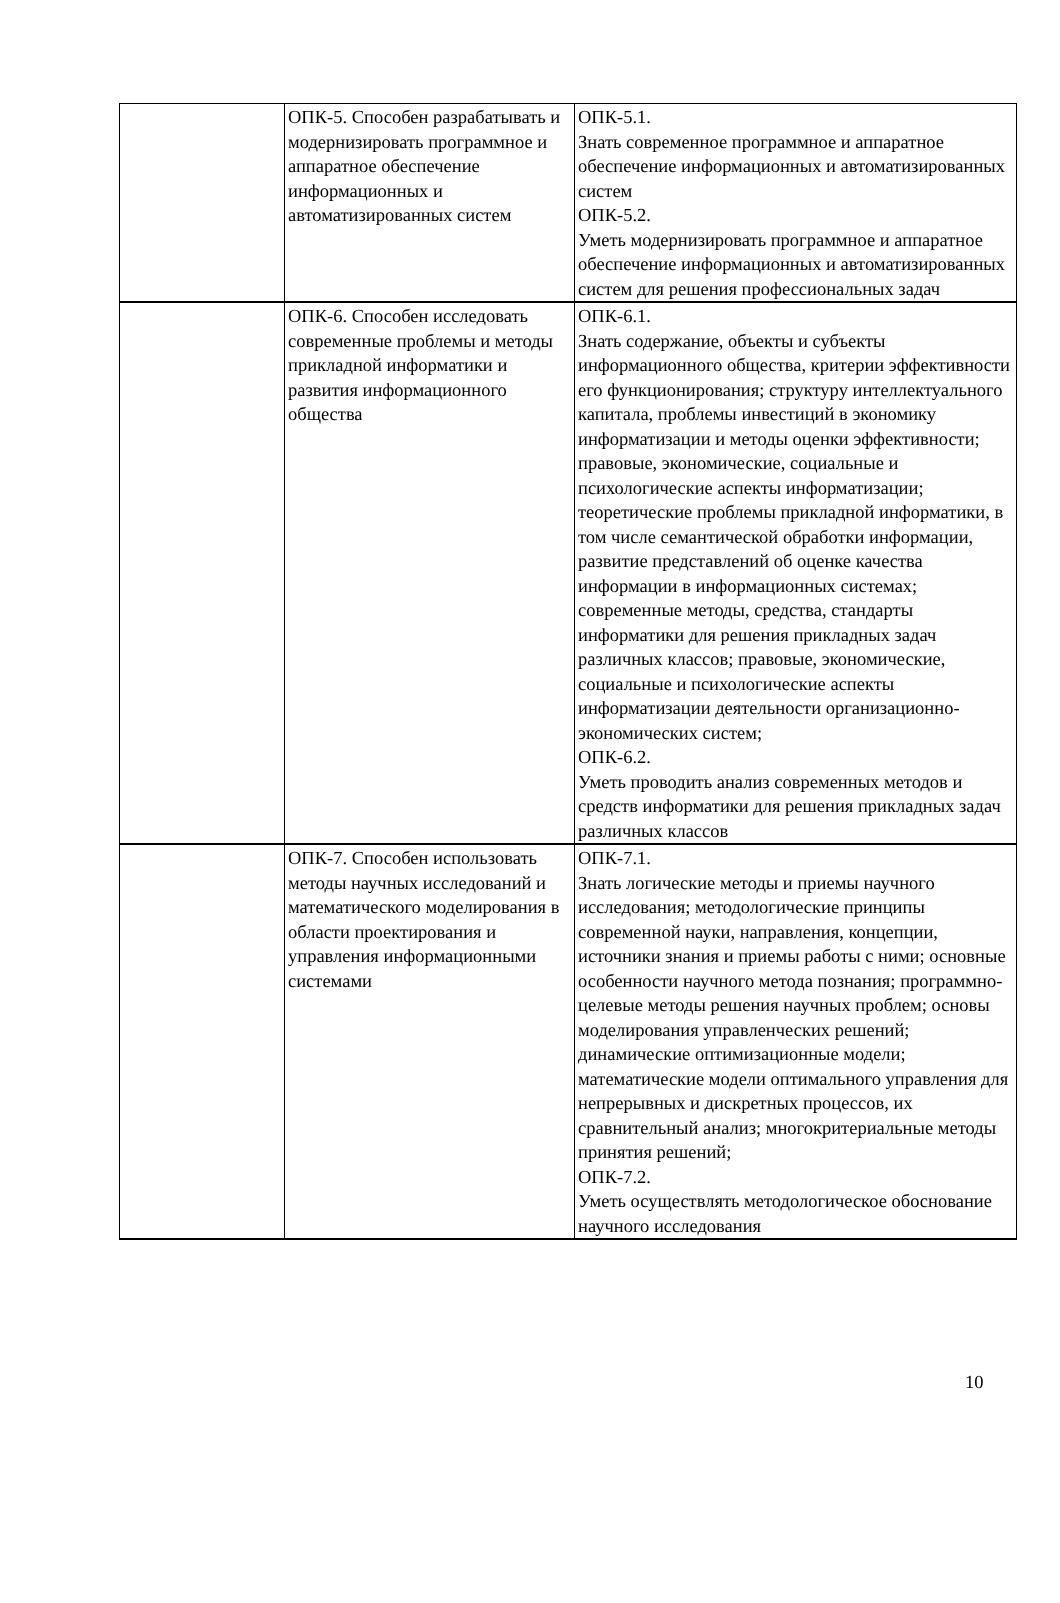| | ОПК-5. Способен разрабатывать и модернизировать программное и аппаратное обеспечение информационных и автоматизированных систем | ОПК-5.1. Знать современное программное и аппаратное обеспечение информационных и автоматизированных систем ОПК-5.2. Уметь модернизировать программное и аппаратное обеспечение информационных и автоматизированных систем для решения профессиональных задач |
| | ОПК-6. Способен исследовать современные проблемы и методы прикладной информатики и развития информационного общества | ОПК-6.1. Знать содержание, объекты и субъекты информационного общества, критерии эффективности его функционирования; структуру интеллектуального капитала, проблемы инвестиций в экономику информатизации и методы оценки эффективности; правовые, экономические, социальные и психологические аспекты информатизации; теоретические проблемы прикладной информатики, в том числе семантической обработки информации, развитие представлений об оценке качества информации в информационных системах; современные методы, средства, стандарты информатики для решения прикладных задач различных классов; правовые, экономические, социальные и психологические аспекты информатизации деятельности организационно-экономических систем; ОПК-6.2. Уметь проводить анализ современных методов и средств информатики для решения прикладных задач различных классов |
| | ОПК-7. Способен использовать методы научных исследований и математического моделирования в области проектирования и управления информационными системами | ОПК-7.1. Знать логические методы и приемы научного исследования; методологические принципы современной науки, направления, концепции, источники знания и приемы работы с ними; основные особенности научного метода познания; программно-целевые методы решения научных проблем; основы моделирования управленческих решений; динамические оптимизационные модели; математические модели оптимального управления для непрерывных и дискретных процессов, их сравнительный анализ; многокритериальные методы принятия решений; ОПК-7.2. Уметь осуществлять методологическое обоснование научного исследования |
10